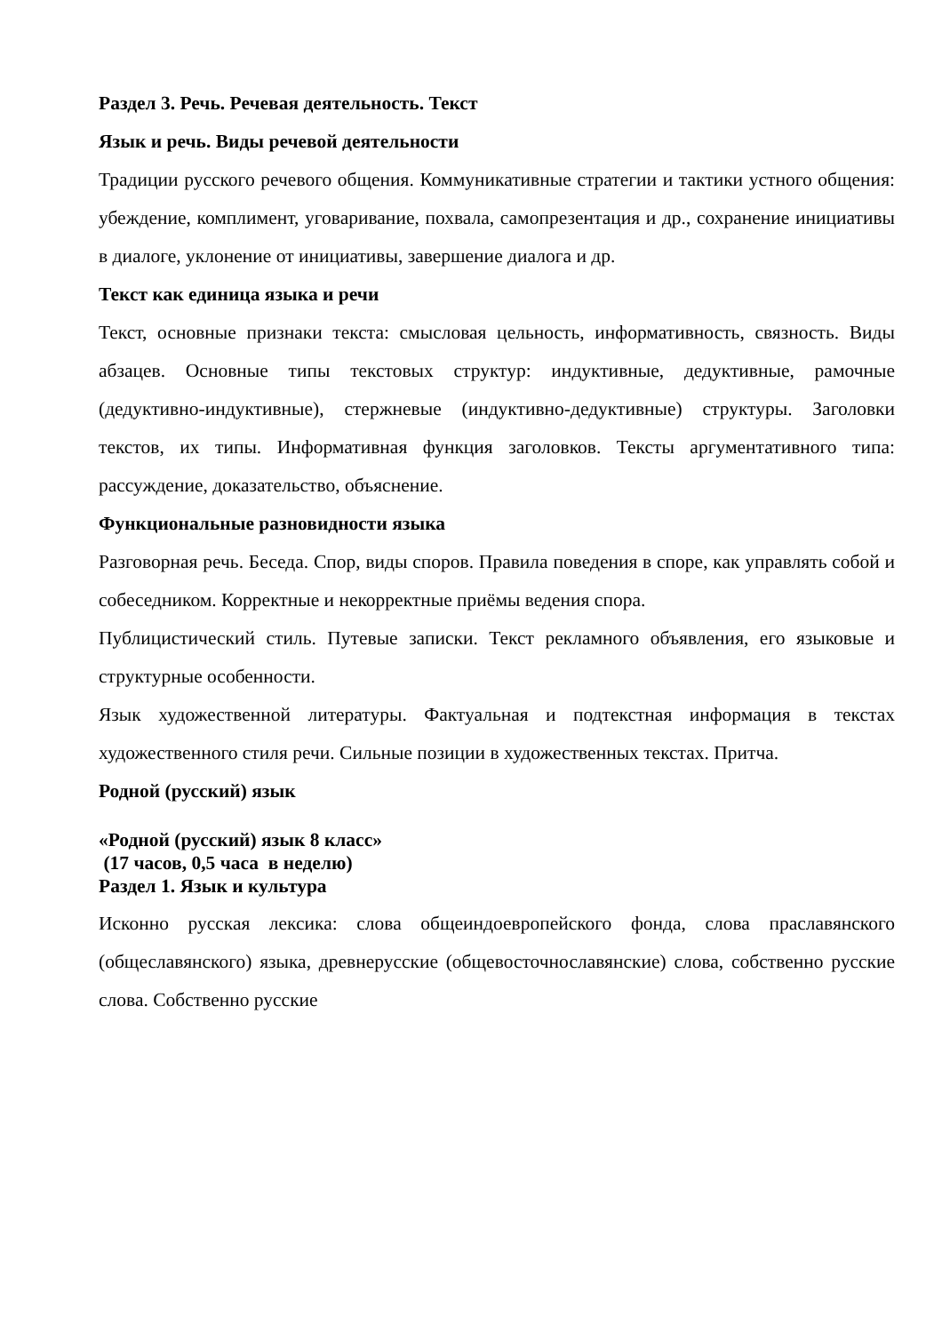Раздел 3. Речь. Речевая деятельность. Текст
Язык и речь. Виды речевой деятельности
Традиции русского речевого общения. Коммуникативные стратегии и тактики устного общения: убеждение, комплимент, уговаривание, похвала, самопрезентация и др., сохранение инициативы в диалоге, уклонение от инициативы, завершение диалога и др.
Текст как единица языка и речи
Текст, основные признаки текста: смысловая цельность, информативность, связность. Виды абзацев. Основные типы текстовых структур: индуктивные, дедуктивные, рамочные (дедуктивно-индуктивные), стержневые (индуктивно-дедуктивные) структуры. Заголовки текстов, их типы. Информативная функция заголовков. Тексты аргументативного типа: рассуждение, доказательство, объяснение.
Функциональные разновидности языка
Разговорная речь. Беседа. Спор, виды споров. Правила поведения в споре, как управлять собой и собеседником. Корректные и некорректные приёмы ведения спора.
Публицистический стиль. Путевые записки. Текст рекламного объявления, его языковые и структурные особенности.
Язык художественной литературы. Фактуальная и подтекстная информация в текстах художественного стиля речи. Сильные позиции в художественных текстах. Притча.
Родной (русский) язык
«Родной (русский) язык 8 класс»
(17 часов, 0,5 часа в неделю)
Раздел 1. Язык и культура
Исконно русская лексика: слова общеиндоевропейского фонда, слова праславянского (общеславянского) языка, древнерусские (общевосточнославянские) слова, собственно русские слова. Собственно русские